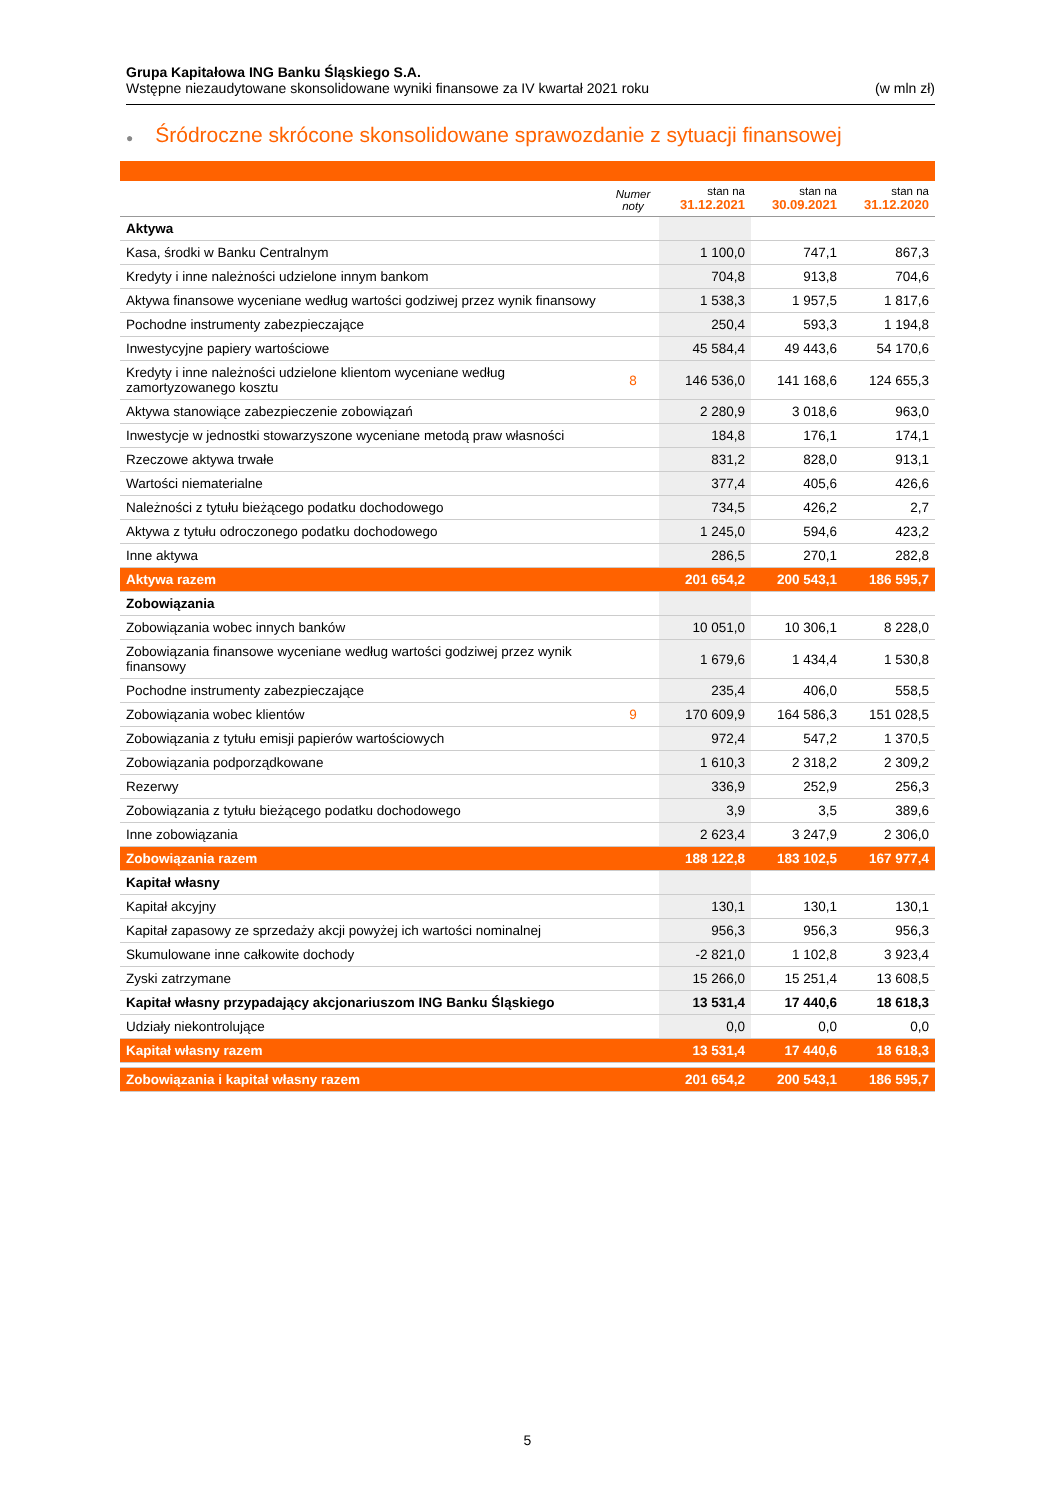Grupa Kapitałowa ING Banku Śląskiego S.A.
Wstępne niezaudytowane skonsolidowane wyniki finansowe za IV kwartał 2021 roku (w mln zł)
● Śródroczne skrócone skonsolidowane sprawozdanie z sytuacji finansowej
| | Numer noty | stan na 31.12.2021 | stan na 30.09.2021 | stan na 31.12.2020 |
| --- | --- | --- | --- | --- |
| Aktywa | | | | |
| Kasa, środki w Banku Centralnym | | 1 100,0 | 747,1 | 867,3 |
| Kredyty i inne należności udzielone innym bankom | | 704,8 | 913,8 | 704,6 |
| Aktywa finansowe wyceniane według wartości godziwej przez wynik finansowy | | 1 538,3 | 1 957,5 | 1 817,6 |
| Pochodne instrumenty zabezpieczające | | 250,4 | 593,3 | 1 194,8 |
| Inwestycyjne papiery wartościowe | | 45 584,4 | 49 443,6 | 54 170,6 |
| Kredyty i inne należności udzielone klientom wyceniane według zamortyzowanego kosztu | 8 | 146 536,0 | 141 168,6 | 124 655,3 |
| Aktywa stanowiące zabezpieczenie zobowiązań | | 2 280,9 | 3 018,6 | 963,0 |
| Inwestycje w jednostki stowarzyszone wyceniane metodą praw własności | | 184,8 | 176,1 | 174,1 |
| Rzeczowe aktywa trwałe | | 831,2 | 828,0 | 913,1 |
| Wartości niematerialne | | 377,4 | 405,6 | 426,6 |
| Należności z tytułu bieżącego podatku dochodowego | | 734,5 | 426,2 | 2,7 |
| Aktywa z tytułu odroczonego podatku dochodowego | | 1 245,0 | 594,6 | 423,2 |
| Inne aktywa | | 286,5 | 270,1 | 282,8 |
| Aktywa razem | | 201 654,2 | 200 543,1 | 186 595,7 |
| Zobowiązania | | | | |
| Zobowiązania wobec innych banków | | 10 051,0 | 10 306,1 | 8 228,0 |
| Zobowiązania finansowe wyceniane według wartości godziwej przez wynik finansowy | | 1 679,6 | 1 434,4 | 1 530,8 |
| Pochodne instrumenty zabezpieczające | | 235,4 | 406,0 | 558,5 |
| Zobowiązania wobec klientów | 9 | 170 609,9 | 164 586,3 | 151 028,5 |
| Zobowiązania z tytułu emisji papierów wartościowych | | 972,4 | 547,2 | 1 370,5 |
| Zobowiązania podporządkowane | | 1 610,3 | 2 318,2 | 2 309,2 |
| Rezerwy | | 336,9 | 252,9 | 256,3 |
| Zobowiązania z tytułu bieżącego podatku dochodowego | | 3,9 | 3,5 | 389,6 |
| Inne zobowiązania | | 2 623,4 | 3 247,9 | 2 306,0 |
| Zobowiązania razem | | 188 122,8 | 183 102,5 | 167 977,4 |
| Kapitał własny | | | | |
| Kapitał akcyjny | | 130,1 | 130,1 | 130,1 |
| Kapitał zapasowy ze sprzedaży akcji powyżej ich wartości nominalnej | | 956,3 | 956,3 | 956,3 |
| Skumulowane inne całkowite dochody | | -2 821,0 | 1 102,8 | 3 923,4 |
| Zyski zatrzymane | | 15 266,0 | 15 251,4 | 13 608,5 |
| Kapitał własny przypadający akcjonariuszom ING Banku Śląskiego | | 13 531,4 | 17 440,6 | 18 618,3 |
| Udziały niekontrolujące | | 0,0 | 0,0 | 0,0 |
| Kapitał własny razem | | 13 531,4 | 17 440,6 | 18 618,3 |
| Zobowiązania i kapitał własny razem | | 201 654,2 | 200 543,1 | 186 595,7 |
5